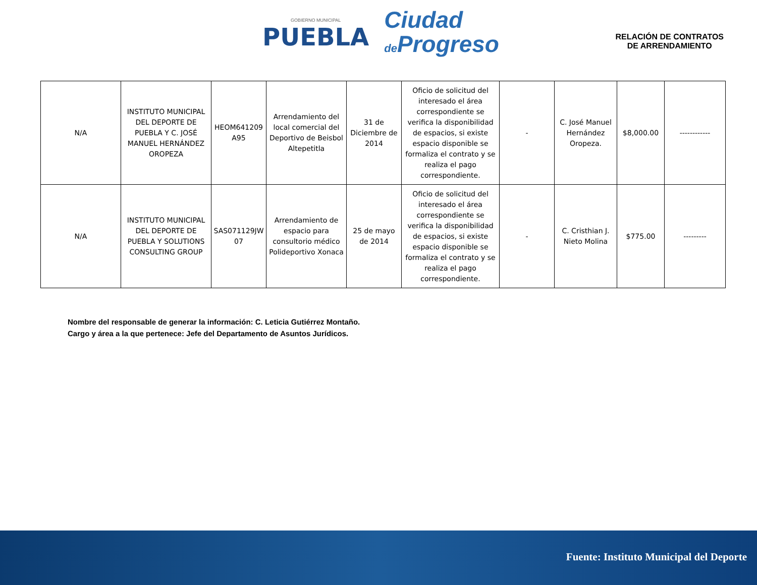GOBIERNO MUNICIPAL
PUEBLA
Ciudad
de Progreso
RELACIÓN DE CONTRATOS
DE ARRENDAMIENTO
| N/A | INSTITUTO MUNICIPAL DEL DEPORTE DE PUEBLA Y C. JOSÉ MANUEL HERNÁNDEZ OROPEZA | HEOM641209 A95 | Arrendamiento del local comercial del Deportivo de Beisbol Altepetitla | 31 de Diciembre de 2014 | Oficio de solicitud del interesado el área correspondiente se verifica la disponibilidad de espacios, si existe espacio disponible se formaliza el contrato y se realiza el pago correspondiente. | - | C. José Manuel Hernández Oropeza. | $8,000.00 | ------------ |
| N/A | INSTITUTO MUNICIPAL DEL DEPORTE DE PUEBLA Y SOLUTIONS CONSULTING GROUP | SAS071129JW 07 | Arrendamiento de espacio para consultorio médico Polideportivo Xonaca | 25 de mayo de 2014 | Oficio de solicitud del interesado el área correspondiente se verifica la disponibilidad de espacios, si existe espacio disponible se formaliza el contrato y se realiza el pago correspondiente. | - | C. Cristhian J. Nieto Molina | $775.00 | --------- |
Nombre del responsable de generar la información: C. Leticia Gutiérrez Montaño.
Cargo y área a la que pertenece: Jefe del Departamento de Asuntos Jurídicos.
Fuente: Instituto Municipal del Deporte